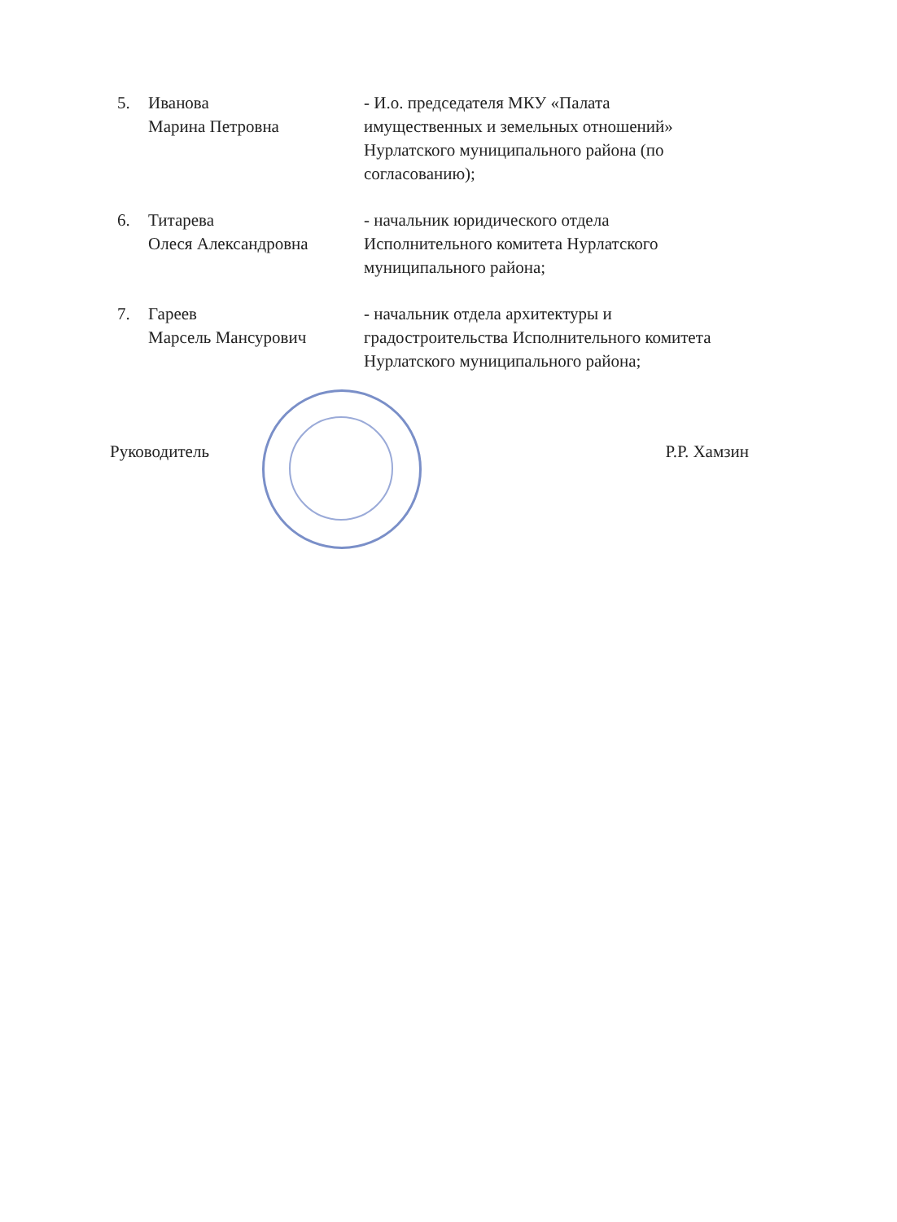5. Иванова
Марина Петровна
- И.о. председателя МКУ «Палата имущественных и земельных отношений» Нурлатского муниципального района (по согласованию);
6. Титарева
Олеся Александровна
- начальник юридического отдела Исполнительного комитета Нурлатского муниципального района;
7. Гареев
Марсель Мансурович
- начальник отдела архитектуры и градостроительства Исполнительного комитета Нурлатского муниципального района;
Руководитель Р.Р. Хамзин